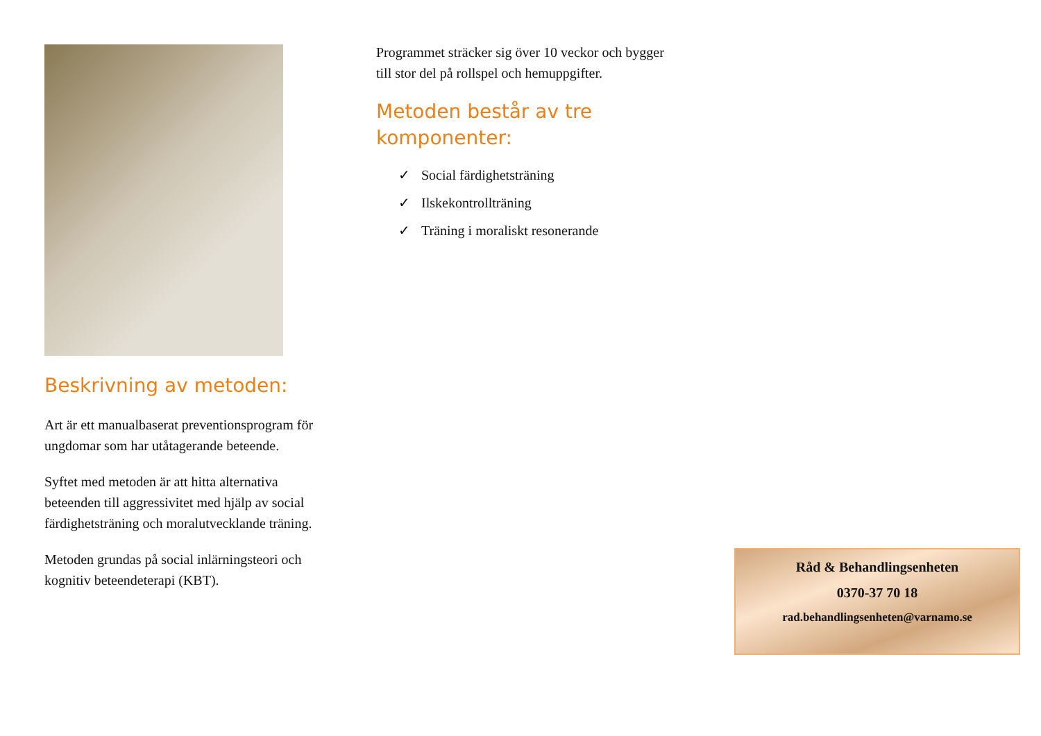Beskrivning av metoden:
Art är ett manualbaserat preventionsprogram för ungdomar som har utåtagerande beteende.
Syftet med metoden är att hitta alternativa beteenden till aggressivitet med hjälp av social färdighetsträning och moralutvecklande träning.
Metoden grundas på social inlärningsteori och kognitiv beteendeterapi (KBT).
Programmet sträcker sig över 10 veckor och bygger till stor del på rollspel och hemuppgifter.
Metoden består av tre komponenter:
✓ Social färdighetsträning
✓ Ilskekontrollträning
✓ Träning i moraliskt resonerande
Råd & Behandlingsenheten
0370-37 70 18
rad.behandlingsenheten@varnamo.se